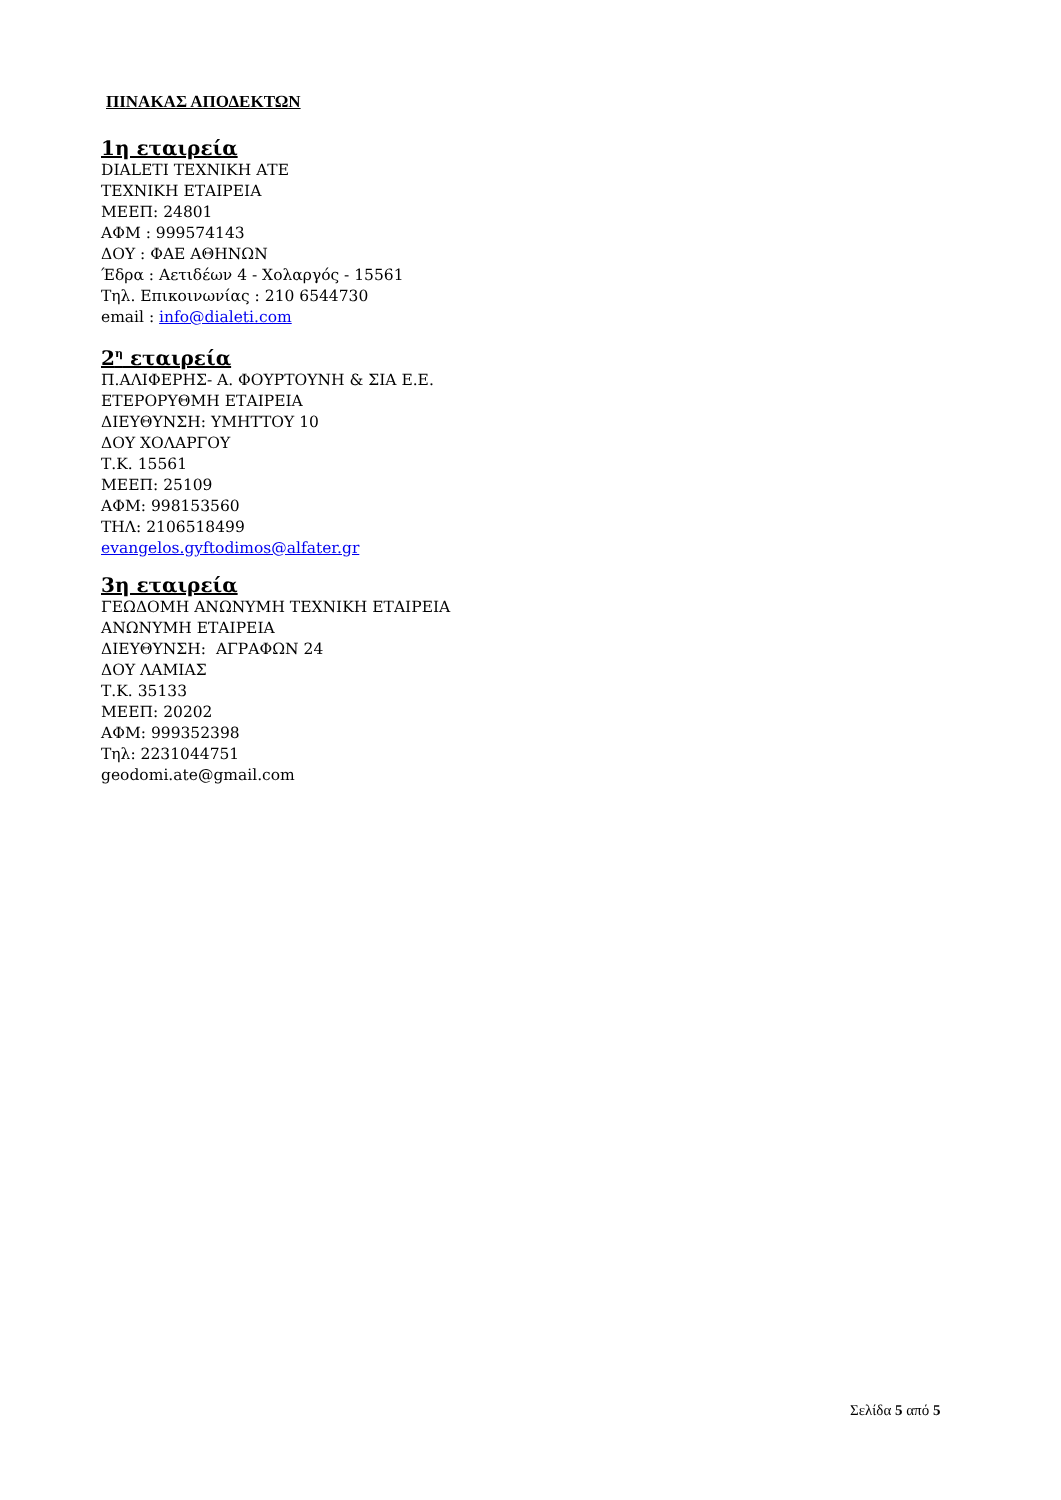ΠΙΝΑΚΑΣ ΑΠΟΔΕΚΤΩΝ
1η εταιρεία
DIALETI ΤΕΧΝΙΚΗ ΑΤΕ
ΤΕΧΝΙΚΗ ΕΤΑΙΡΕΙΑ
ΜΕΕΠ: 24801
ΑΦΜ : 999574143
ΔΟΥ : ΦΑΕ ΑΘΗΝΩΝ
Έδρα : Αετιδέων 4 - Χολαργός - 15561
Τηλ. Επικοινωνίας : 210 6544730
email : info@dialeti.com
2<sup>η</sup> εταιρεία
Π.ΑΛΙΦΕΡΗΣ- Α. ΦΟΥΡΤΟΥΝΗ & ΣΙΑ Ε.Ε.
ΕΤΕΡΟΡΥΘΜΗ ΕΤΑΙΡΕΙΑ
ΔΙΕΥΘΥΝΣΗ: ΥΜΗΤΤΟΥ 10
ΔΟΥ ΧΟΛΑΡΓΟΥ
Τ.Κ. 15561
ΜΕΕΠ: 25109
ΑΦΜ: 998153560
ΤΗΛ: 2106518499
evangelos.gyftodimos@alfater.gr
3η εταιρεία
ΓΕΩΔΟΜΗ ΑΝΩΝΥΜΗ ΤΕΧΝΙΚΗ ΕΤΑΙΡΕΙΑ
ΑΝΩΝΥΜΗ ΕΤΑΙΡΕΙΑ
ΔΙΕΥΘΥΝΣΗ: ΑΓΡΑΦΩΝ 24
ΔΟΥ ΛΑΜΙΑΣ
Τ.Κ. 35133
ΜΕΕΠ: 20202
ΑΦΜ: 999352398
Τηλ: 2231044751
geodomi.ate@gmail.com
Σελίδα 5 από 5